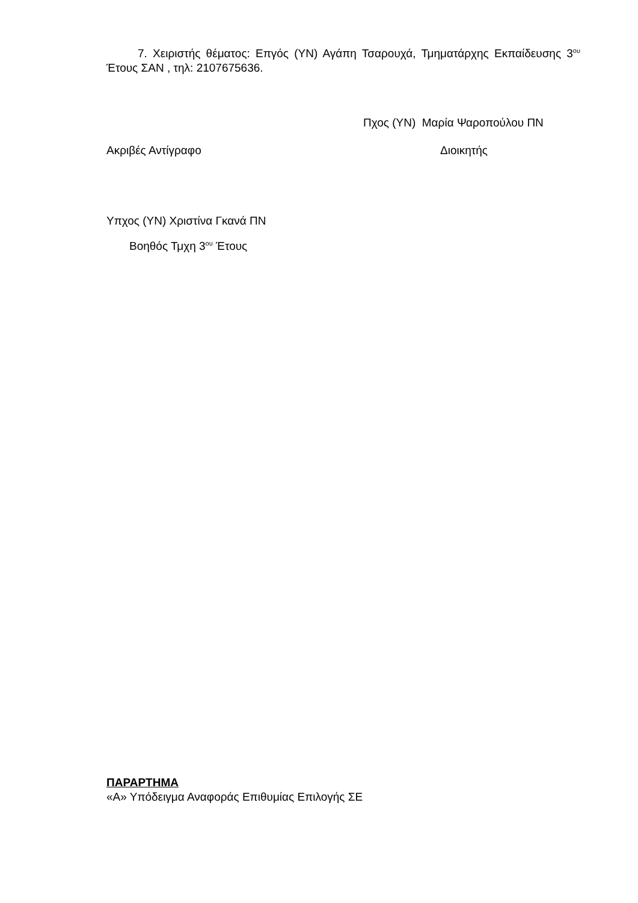7. Χειριστής θέματος: Επγός (ΥΝ) Αγάπη Τσαρουχά, Τμηματάρχης Εκπαίδευσης 3<sup>ου</sup> Έτους ΣΑΝ , τηλ: 2107675636.
Πχος (ΥΝ) Μαρία Ψαροπούλου ΠΝ
Ακριβές Αντίγραφο Διοικητής
Υπχος (ΥΝ) Χριστίνα Γκανά ΠΝ
Βοηθός Τμχη 3<sup>ου</sup> Έτους
ΠΑΡΑΡΤΗΜΑ
«Α» Υπόδειγμα Αναφοράς Επιθυμίας Επιλογής ΣΕ